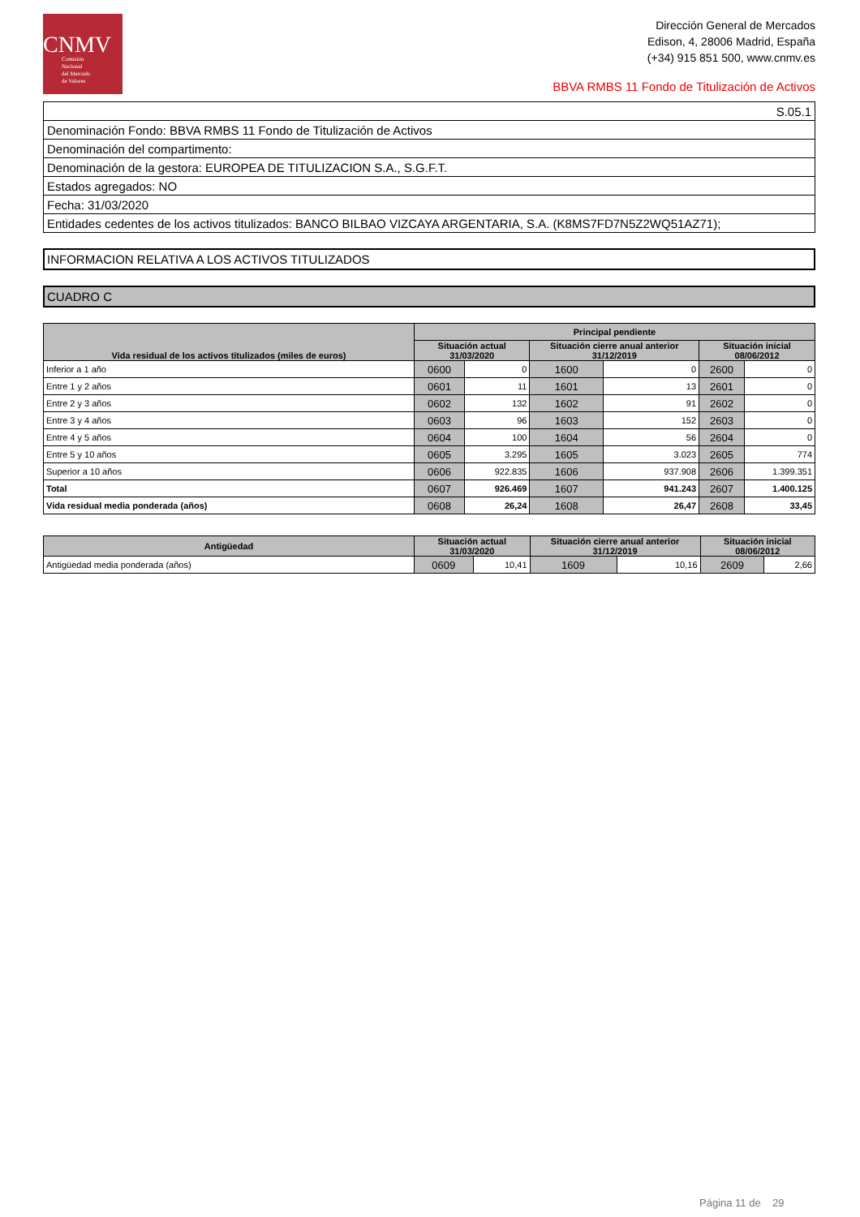CNMV
Comisión
Nacional
del Mercado
de Valores
Dirección General de Mercados
Edison, 4, 28006 Madrid, España
(+34) 915 851 500, www.cnmv.es
BBVA RMBS 11 Fondo de Titulización de Activos
| S.05.1 |
| Denominación Fondo: BBVA RMBS 11 Fondo de Titulización de Activos |
| Denominación del compartimento: |
| Denominación de la gestora: EUROPEA DE TITULIZACION S.A., S.G.F.T. |
| Estados agregados: NO |
| Fecha: 31/03/2020 |
| Entidades cedentes de los activos titulizados: BANCO BILBAO VIZCAYA ARGENTARIA, S.A. (K8MS7FD7N5Z2WQ51AZ71); |
INFORMACION RELATIVA A LOS ACTIVOS TITULIZADOS
CUADRO C
| Vida residual de los activos titulizados (miles de euros) | Principal pendiente | | | | | |
| --- | --- | --- | --- | --- | --- | --- |
| | Situación actual 31/03/2020 | | Situación cierre anual anterior 31/12/2019 | | Situación inicial 08/06/2012 | |
| Inferior a 1 año | 0600 | 0 | 1600 | 0 | 2600 | 0 |
| Entre 1 y 2 años | 0601 | 11 | 1601 | 13 | 2601 | 0 |
| Entre 2 y 3 años | 0602 | 132 | 1602 | 91 | 2602 | 0 |
| Entre 3 y 4 años | 0603 | 96 | 1603 | 152 | 2603 | 0 |
| Entre 4 y 5 años | 0604 | 100 | 1604 | 56 | 2604 | 0 |
| Entre 5 y 10 años | 0605 | 3.295 | 1605 | 3.023 | 2605 | 774 |
| Superior a 10 años | 0606 | 922.835 | 1606 | 937.908 | 2606 | 1.399.351 |
| Total | 0607 | 926.469 | 1607 | 941.243 | 2607 | 1.400.125 |
| Vida residual media ponderada (años) | 0608 | 26,24 | 1608 | 26,47 | 2608 | 33,45 |
| Antigüedad | Situación actual 31/03/2020 | | Situación cierre anual anterior 31/12/2019 | | Situación inicial 08/06/2012 | |
| --- | --- | --- | --- | --- | --- | --- |
| Antigüedad media ponderada (años) | 0609 | 10,41 | 1609 | 10,16 | 2609 | 2,66 |
Página 11 de 29